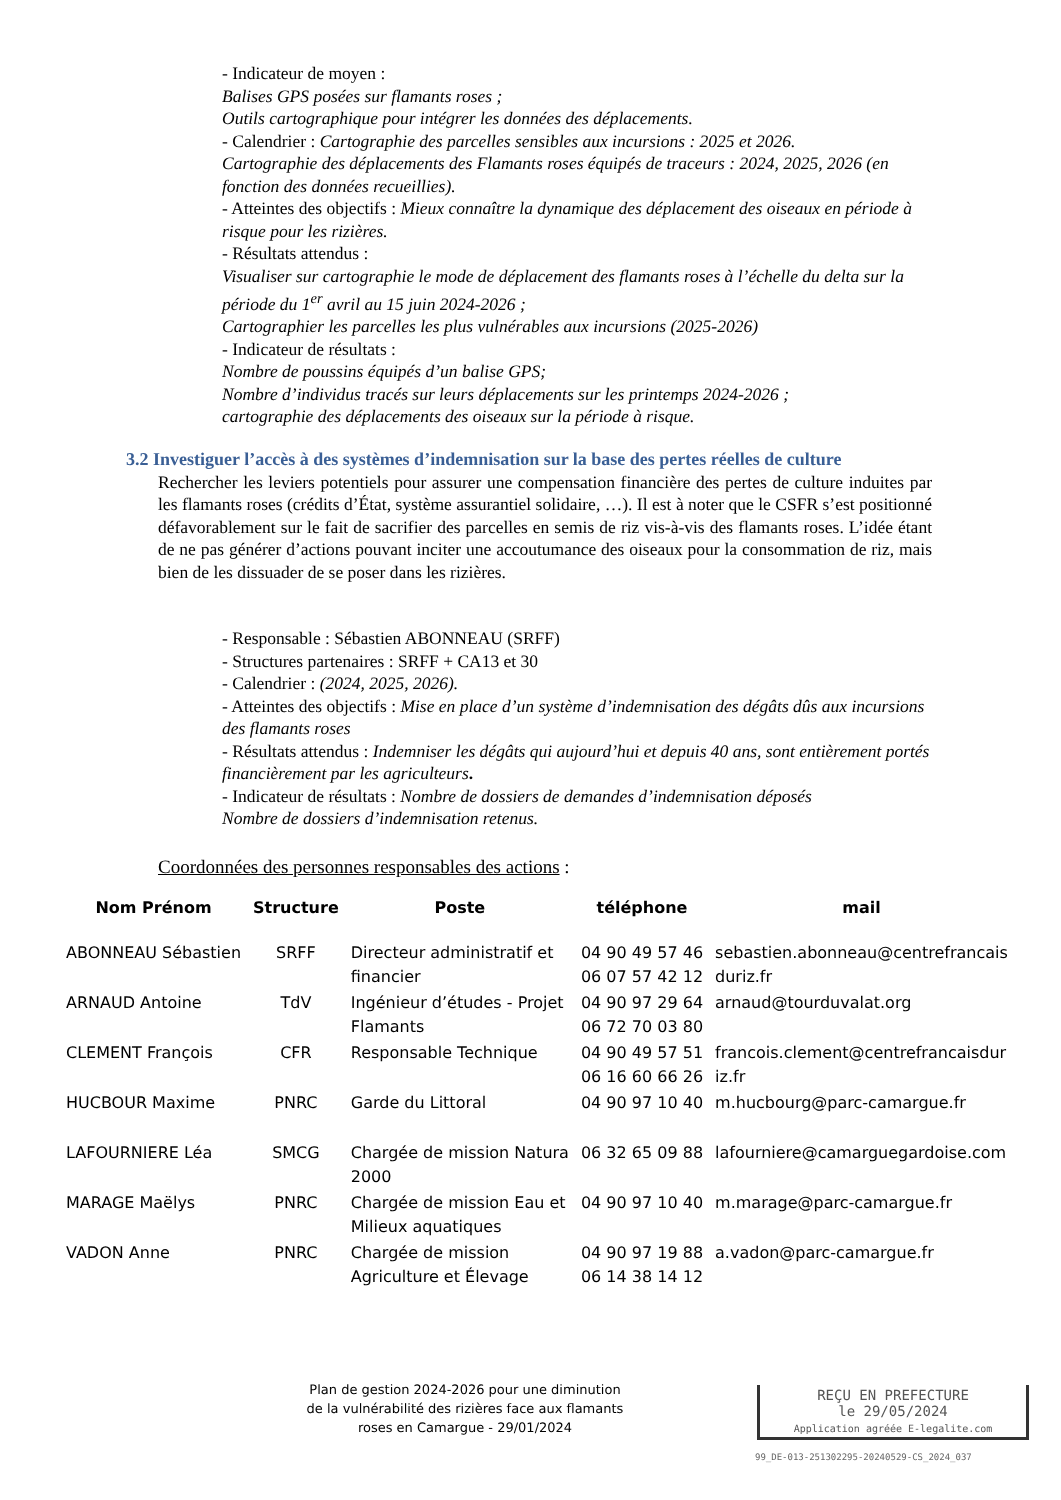- Indicateur de moyen :
Balises GPS posées sur flamants roses ;
Outils cartographique pour intégrer les données des déplacements.
- Calendrier : Cartographie des parcelles sensibles aux incursions : 2025 et 2026.
Cartographie des déplacements des Flamants roses équipés de traceurs : 2024, 2025, 2026 (en fonction des données recueillies).
- Atteintes des objectifs : Mieux connaître la dynamique des déplacement des oiseaux en période à risque pour les rizières.
- Résultats attendus :
Visualiser sur cartographie le mode de déplacement des flamants roses à l’échelle du delta sur la période du 1<sup>er</sup> avril au 15 juin 2024-2026 ;
Cartographier les parcelles les plus vulnérables aux incursions (2025-2026)
- Indicateur de résultats :
Nombre de poussins équipés d’un balise GPS;
Nombre d’individus tracés sur leurs déplacements sur les printemps 2024-2026 ;
cartographie des déplacements des oiseaux sur la période à risque.
3.2 Investiguer l’accès à des systèmes d’indemnisation sur la base des pertes réelles de culture
Rechercher les leviers potentiels pour assurer une compensation financière des pertes de culture induites par les flamants roses (crédits d’État, système assurantiel solidaire, …). Il est à noter que le CSFR s’est positionné défavorablement sur le fait de sacrifier des parcelles en semis de riz vis-à-vis des flamants roses. L’idée étant de ne pas générer d’actions pouvant inciter une accoutumance des oiseaux pour la consommation de riz, mais bien de les dissuader de se poser dans les rizières.
- Responsable : Sébastien ABONNEAU (SRFF)
- Structures partenaires : SRFF + CA13 et 30
- Calendrier : (2024, 2025, 2026).
- Atteintes des objectifs : Mise en place d’un système d’indemnisation des dégâts dûs aux incursions des flamants roses
- Résultats attendus : Indemniser les dégâts qui aujourd’hui et depuis 40 ans, sont entièrement portés financièrement par les agriculteurs.
- Indicateur de résultats : Nombre de dossiers de demandes d’indemnisation déposés
Nombre de dossiers d’indemnisation retenus.
Coordonnées des personnes responsables des actions :
| Nom Prénom | Structure | Poste | téléphone | mail |
| --- | --- | --- | --- | --- |
| ABONNEAU Sébastien | SRFF | Directeur administratif et financier | 04 90 49 57 46 06 07 57 42 12 | sebastien.abonneau@centrefrancais duriz.fr |
| ARNAUD Antoine | TdV | Ingénieur d’études - Projet Flamants | 04 90 97 29 64 06 72 70 03 80 | arnaud@tourduvalat.org |
| CLEMENT François | CFR | Responsable Technique | 04 90 49 57 51 06 16 60 66 26 | francois.clement@centrefrancaisdur iz.fr |
| HUCBOUR Maxime | PNRC | Garde du Littoral | 04 90 97 10 40 | m.hucbourg@parc-camargue.fr |
| LAFOURNIERE Léa | SMCG | Chargée de mission Natura 2000 | 06 32 65 09 88 | lafourniere@camarguegardoise.com |
| MARAGE Maëlys | PNRC | Chargée de mission Eau et Milieux aquatiques | 04 90 97 10 40 | m.marage@parc-camargue.fr |
| VADON Anne | PNRC | Chargée de mission Agriculture et Élevage | 04 90 97 19 88 06 14 38 14 12 | a.vadon@parc-camargue.fr |
Plan de gestion 2024-2026 pour une diminution de la vulnérabilité des rizières face aux flamants roses en Camargue - 29/01/2024
REÇU EN PREFECTURE
le 29/05/2024
Application agréée E-legalite.com
99_DE-013-251302295-20240529-CS_2024_037